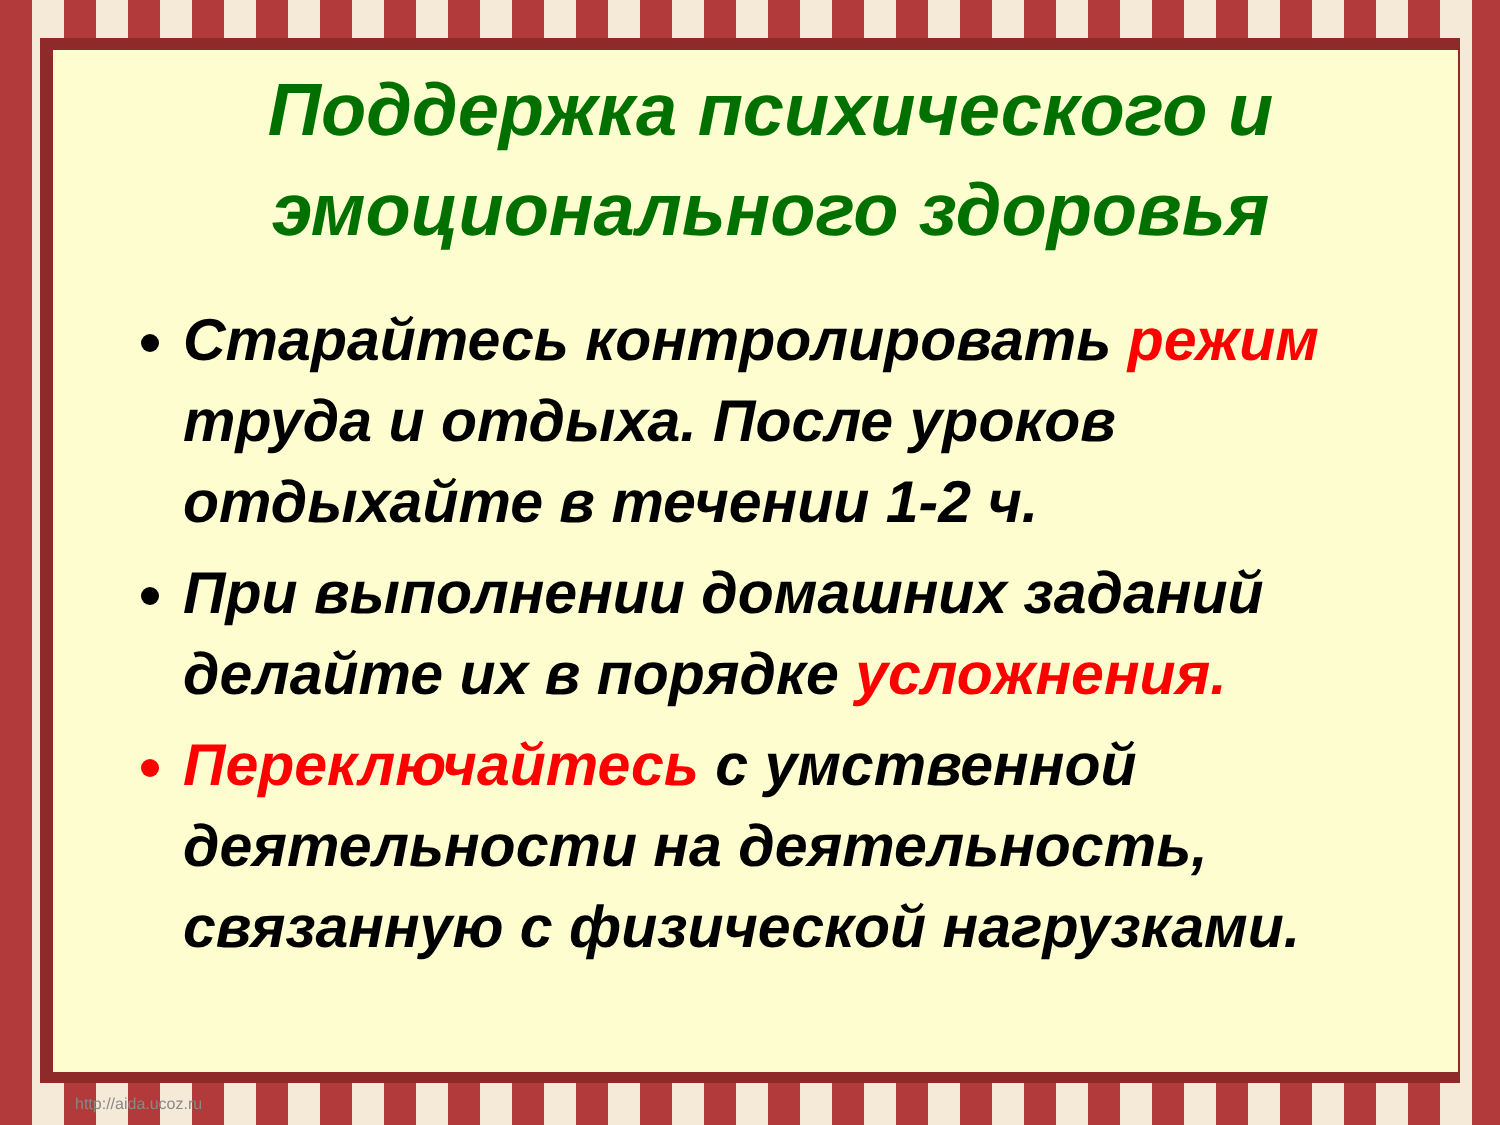Поддержка психического и эмоционального здоровья
Старайтесь контролировать режим труда и отдыха. После уроков отдыхайте в течении 1-2 ч.
При выполнении домашних заданий делайте их в порядке усложнения.
Переключайтесь с умственной деятельности на деятельность, связанную с физической нагрузками.
http://aida.ucoz.ru